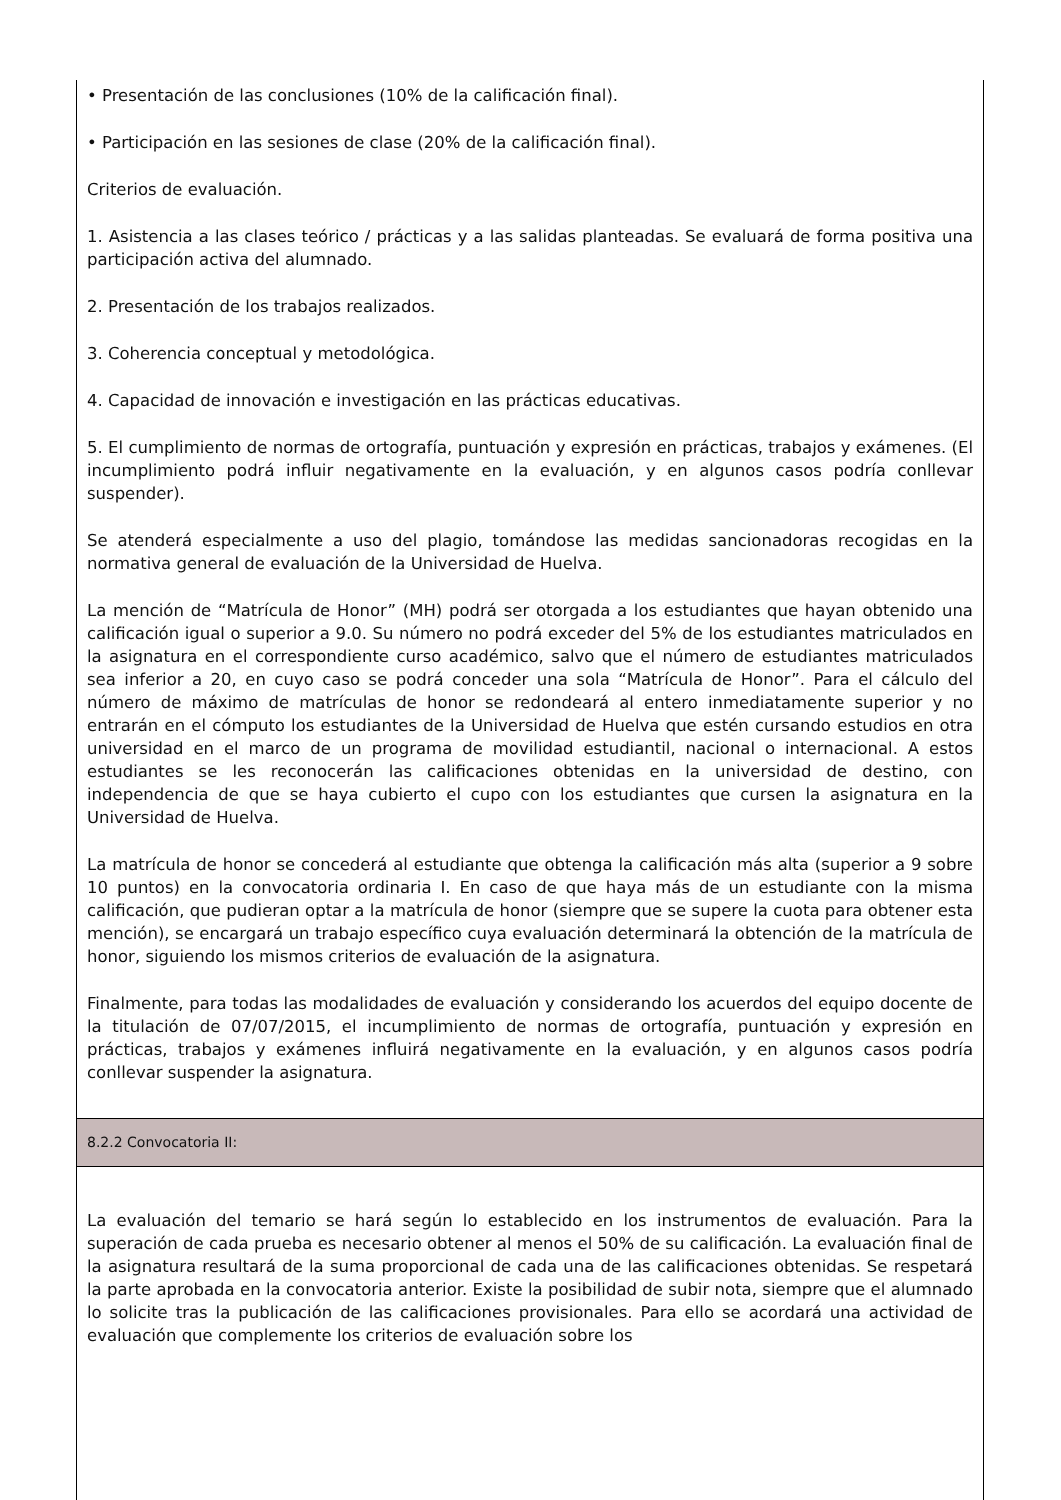• Presentación de las conclusiones (10% de la calificación final).
• Participación en las sesiones de clase (20% de la calificación final).
Criterios de evaluación.
1. Asistencia a las clases teórico / prácticas y a las salidas planteadas. Se evaluará de forma positiva una participación activa del alumnado.
2. Presentación de los trabajos realizados.
3. Coherencia conceptual y metodológica.
4. Capacidad de innovación e investigación en las prácticas educativas.
5. El cumplimiento de normas de ortografía, puntuación y expresión en prácticas, trabajos y exámenes. (El incumplimiento podrá influir negativamente en la evaluación, y en algunos casos podría conllevar suspender).
Se atenderá especialmente a uso del plagio, tomándose las medidas sancionadoras recogidas en la normativa general de evaluación de la Universidad de Huelva.
La mención de “Matrícula de Honor” (MH) podrá ser otorgada a los estudiantes que hayan obtenido una calificación igual o superior a 9.0. Su número no podrá exceder del 5% de los estudiantes matriculados en la asignatura en el correspondiente curso académico, salvo que el número de estudiantes matriculados sea inferior a 20, en cuyo caso se podrá conceder una sola “Matrícula de Honor”. Para el cálculo del número de máximo de matrículas de honor se redondeará al entero inmediatamente superior y no entrarán en el cómputo los estudiantes de la Universidad de Huelva que estén cursando estudios en otra universidad en el marco de un programa de movilidad estudiantil, nacional o internacional. A estos estudiantes se les reconocerán las calificaciones obtenidas en la universidad de destino, con independencia de que se haya cubierto el cupo con los estudiantes que cursen la asignatura en la Universidad de Huelva.
La matrícula de honor se concederá al estudiante que obtenga la calificación más alta (superior a 9 sobre 10 puntos) en la convocatoria ordinaria I. En caso de que haya más de un estudiante con la misma calificación, que pudieran optar a la matrícula de honor (siempre que se supere la cuota para obtener esta mención), se encargará un trabajo específico cuya evaluación determinará la obtención de la matrícula de honor, siguiendo los mismos criterios de evaluación de la asignatura.
Finalmente, para todas las modalidades de evaluación y considerando los acuerdos del equipo docente de la titulación de 07/07/2015, el incumplimiento de normas de ortografía, puntuación y expresión en prácticas, trabajos y exámenes influirá negativamente en la evaluación, y en algunos casos podría conllevar suspender la asignatura.
8.2.2 Convocatoria II:
La evaluación del temario se hará según lo establecido en los instrumentos de evaluación. Para la superación de cada prueba es necesario obtener al menos el 50% de su calificación. La evaluación final de la asignatura resultará de la suma proporcional de cada una de las calificaciones obtenidas. Se respetará la parte aprobada en la convocatoria anterior. Existe la posibilidad de subir nota, siempre que el alumnado lo solicite tras la publicación de las calificaciones provisionales. Para ello se acordará una actividad de evaluación que complemente los criterios de evaluación sobre los